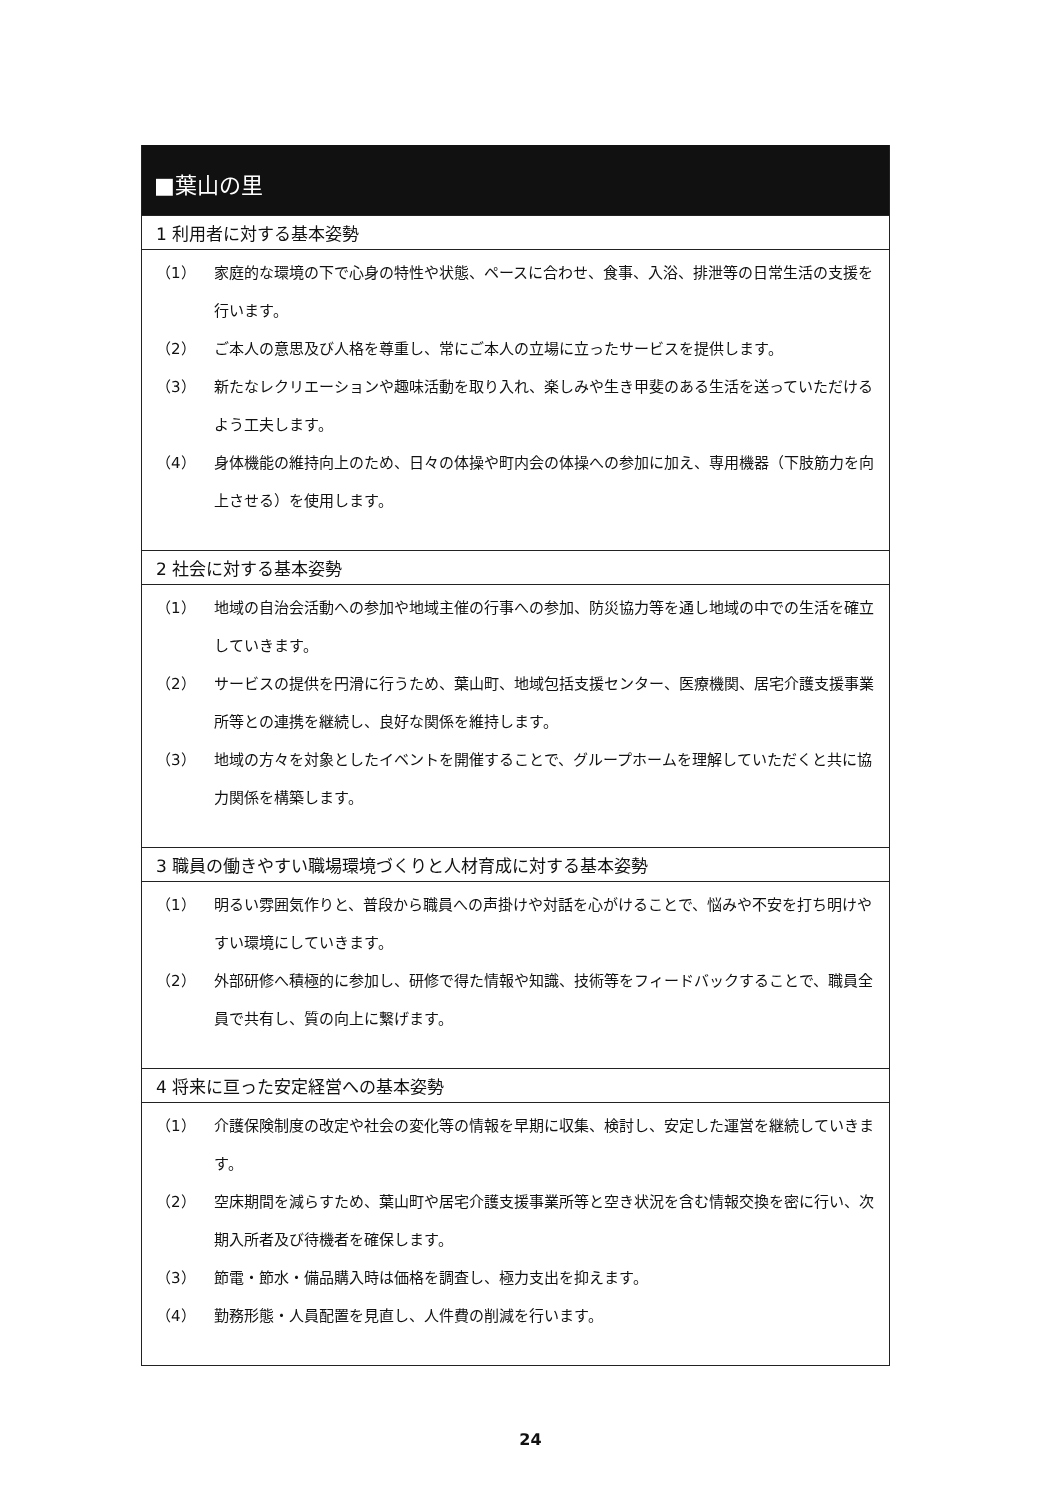■葉山の里
1 利用者に対する基本姿勢
（1） 家庭的な環境の下で心身の特性や状態、ペースに合わせ、食事、入浴、排泄等の日常生活の支援を行います。
（2） ご本人の意思及び人格を尊重し、常にご本人の立場に立ったサービスを提供します。
（3） 新たなレクリエーションや趣味活動を取り入れ、楽しみや生き甲斐のある生活を送っていただけるよう工夫します。
（4） 身体機能の維持向上のため、日々の体操や町内会の体操への参加に加え、専用機器（下肢筋力を向上させる）を使用します。
2 社会に対する基本姿勢
（1） 地域の自治会活動への参加や地域主催の行事への参加、防災協力等を通し地域の中での生活を確立していきます。
（2） サービスの提供を円滑に行うため、葉山町、地域包括支援センター、医療機関、居宅介護支援事業所等との連携を継続し、良好な関係を維持します。
（3） 地域の方々を対象としたイベントを開催することで、グループホームを理解していただくと共に協力関係を構築します。
3 職員の働きやすい職場環境づくりと人材育成に対する基本姿勢
（1） 明るい雰囲気作りと、普段から職員への声掛けや対話を心がけることで、悩みや不安を打ち明けやすい環境にしていきます。
（2） 外部研修へ積極的に参加し、研修で得た情報や知識、技術等をフィードバックすることで、職員全員で共有し、質の向上に繋げます。
4 将来に亘った安定経営への基本姿勢
（1） 介護保険制度の改定や社会の変化等の情報を早期に収集、検討し、安定した運営を継続していきます。
（2） 空床期間を減らすため、葉山町や居宅介護支援事業所等と空き状況を含む情報交換を密に行い、次期入所者及び待機者を確保します。
（3） 節電・節水・備品購入時は価格を調査し、極力支出を抑えます。
（4） 勤務形態・人員配置を見直し、人件費の削減を行います。
24